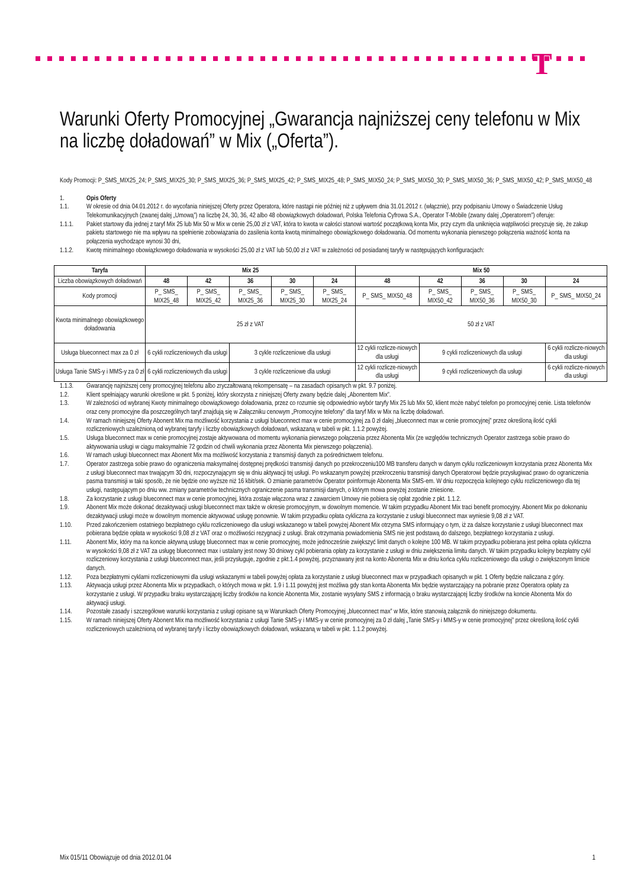T
Warunki Oferty Promocyjnej „Gwarancja najniższej ceny telefonu w Mix na liczbę doładowań” w Mix („Oferta”).
Kody Promocji: P_SMS_MIX25_24; P_SMS_MIX25_30; P_SMS_MIX25_36; P_SMS_MIX25_42; P_SMS_MIX25_48; P_SMS_MIX50_24; P_SMS_MIX50_30; P_SMS_MIX50_36; P_SMS_MIX50_42; P_SMS_MIX50_48
1. Opis Oferty
1.1. W okresie od dnia 04.01.2012 r. do wycofania niniejszej Oferty przez Operatora, które nastąpi nie później niż z upływem dnia 31.01.2012 r. (włącznie), przy podpisaniu Umowy o Świadczenie Usług Telekomunikacyjnych (zwanej dalej „Umową”) na liczbę 24, 30, 36, 42 albo 48 obowiązkowych doładowań, Polska Telefonia Cyfrowa S.A., Operator T-Mobile (zwany dalej „Operatorem”) oferuje:
1.1.1. Pakiet startowy dla jednej z taryf Mix 25 lub Mix 50 w Mix w cenie 25,00 zł z VAT, która to kwota w całości stanowi wartość początkową konta Mix, przy czym dla uniknięcia wątpliwości precyzuje się, że zakup pakietu startowego nie ma wpływu na spełnienie zobowiązania do zasilenia konta kwotą minimalnego obowiązkowego doładowania. Od momentu wykonania pierwszego połączenia ważność konta na połączenia wychodzące wynosi 30 dni,
1.1.2. Kwotę minimalnego obowiązkowego doładowania w wysokości 25,00 zł z VAT lub 50,00 zł z VAT w zależności od posiadanej taryfy w następujących konfiguracjach:
| Taryfa | Mix 25 | | | | | Mix 50 | | | | |
| --- | --- | --- | --- | --- | --- | --- | --- | --- | --- | --- |
| Liczba obowiązkowych doładowań | 48 | 42 | 36 | 30 | 24 | 48 | 42 | 36 | 30 | 24 |
| Kody promocji | P_ SMS_ MIX25_48 | P_ SMS_ MIX25_42 | P_ SMS_ MIX25_36 | P_ SMS_ MIX25_30 | P_ SMS_ MIX25_24 | P_ SMS_ MIX50_48 | P_ SMS_ MIX50_42 | P_ SMS_ MIX50_36 | P_ SMS_ MIX50_30 | P_ SMS_ MIX50_24 |
| Kwota minimalnego obowiązkowego doładowania | 25 zł z VAT | | | | | 50 zł z VAT | | | | |
| Usługa blueconnect max za 0 zł | 6 cykli rozliczeniowych dla usługi | | 3 cykle rozliczeniowe dla usługi | | | 12 cykli rozlicze-niowych dla usługi | 9 cykli rozliczeniowych dla usługi | | | 6 cykli rozlicze-niowych dla usługi |
| Usługa Tanie SMS-y i MMS-y za 0 zł | 6 cykli rozliczeniowych dla usługi | | 3 cykle rozliczeniowe dla usługi | | | 12 cykli rozlicze-niowych dla usługi | 9 cykli rozliczeniowych dla usługi | | | 6 cykli rozlicze-niowych dla usługi |
1.1.3. Gwarancję najniższej ceny promocyjnej telefonu albo zryczałtowaną rekompensatę – na zasadach opisanych w pkt. 9.7 poniżej.
1.2. Klient spełniający warunki określone w pkt. 5 poniżej, który skorzysta z niniejszej Oferty zwany będzie dalej „Abonentem Mix”.
1.3. W zależności od wybranej Kwoty minimalnego obowiązkowego doładowania, przez co rozumie się odpowiednio wybór taryfy Mix 25 lub Mix 50, klient może nabyć telefon po promocyjnej cenie. Lista telefonów oraz ceny promocyjne dla poszczególnych taryf znajdują się w Załączniku cenowym „Promocyjne telefony” dla taryf Mix w Mix na liczbę doładowań.
1.4. W ramach niniejszej Oferty Abonent Mix ma możliwość korzystania z usługi blueconnect max w cenie promocyjnej za 0 zł dalej „blueconnect max w cenie promocyjnej” przez określoną ilość cykli rozliczeniowych uzależnioną od wybranej taryfy i liczby obowiązkowych doładowań, wskazaną w tabeli w pkt. 1.1.2 powyżej.
1.5. Usługa blueconnect max w cenie promocyjnej zostaje aktywowana od momentu wykonania pierwszego połączenia przez Abonenta Mix (ze względów technicznych Operator zastrzega sobie prawo do aktywowania usługi w ciągu maksymalnie 72 godzin od chwili wykonania przez Abonenta Mix pierwszego połączenia).
1.6. W ramach usługi blueconnect max Abonent Mix ma możliwość korzystania z transmisji danych za pośrednictwem telefonu.
1.7. Operator zastrzega sobie prawo do ograniczenia maksymalnej dostępnej prędkości transmisji danych po przekroczeniu100 MB transferu danych w danym cyklu rozliczeniowym korzystania przez Abonenta Mix z usługi blueconnect max trwającym 30 dni, rozpoczynającym się w dniu aktywacji tej usługi. Po wskazanym powyżej przekroczeniu transmisji danych Operatorowi będzie przysługiwać prawo do ograniczenia pasma transmisji w taki sposób, że nie będzie ono wyższe niż 16 kbit/sek. O zmianie parametrów Operator poinformuje Abonenta Mix SMS-em. W dniu rozpoczęcia kolejnego cyklu rozliczeniowego dla tej usługi, następującym po dniu ww. zmiany parametrów technicznych ograniczenie pasma transmisji danych, o którym mowa powyżej zostanie zniesione.
1.8. Za korzystanie z usługi blueconnect max w cenie promocyjnej, która zostaje włączona wraz z zawarciem Umowy nie pobiera się opłat zgodnie z pkt. 1.1.2.
1.9. Abonent Mix może dokonać dezaktywacji usługi blueconnect max także w okresie promocyjnym, w dowolnym momencie. W takim przypadku Abonent Mix traci benefit promocyjny. Abonent Mix po dokonaniu dezaktywacji usługi może w dowolnym momencie aktywować usługę ponownie. W takim przypadku opłata cykliczna za korzystanie z usługi blueconnect max wyniesie 9,08 zł z VAT.
1.10. Przed zakończeniem ostatniego bezpłatnego cyklu rozliczeniowego dla usługi wskazanego w tabeli powyżej Abonent Mix otrzyma SMS informujący o tym, iż za dalsze korzystanie z usługi blueconnect max pobierana będzie opłata w wysokości 9,08 zł z VAT oraz o możliwości rezygnacji z usługi. Brak otrzymania powiadomienia SMS nie jest podstawą do dalszego, bezpłatnego korzystania z usługi.
1.11. Abonent Mix, który ma na koncie aktywną usługę blueconnect max w cenie promocyjnej, może jednocześnie zwiększyć limit danych o kolejne 100 MB. W takim przypadku pobierana jest pełna opłata cykliczna w wysokości 9,08 zł z VAT za usługę blueconnect max i ustalany jest nowy 30 dniowy cykl pobierania opłaty za korzystanie z usługi w dniu zwiększenia limitu danych. W takim przypadku kolejny bezpłatny cykl rozliczeniowy korzystania z usługi blueconnect max, jeśli przysługuje, zgodnie z pkt.1.4 powyżej, przyznawany jest na konto Abonenta Mix w dniu końca cyklu rozliczeniowego dla usługi o zwiększonym limicie danych.
1.12. Poza bezpłatnymi cyklami rozliczeniowymi dla usługi wskazanymi w tabeli powyżej opłata za korzystanie z usługi blueconnect max w przypadkach opisanych w pkt. 1 Oferty będzie naliczana z góry.
1.13. Aktywacja usługi przez Abonenta Mix w przypadkach, o których mowa w pkt. 1.9 i 1.11 powyżej jest możliwa gdy stan konta Abonenta Mix będzie wystarczający na pobranie przez Operatora opłaty za korzystanie z usługi. W przypadku braku wystarczającej liczby środków na koncie Abonenta Mix, zostanie wysyłany SMS z informacją o braku wystarczającej liczby środków na koncie Abonenta Mix do aktywacji usługi.
1.14. Pozostałe zasady i szczegółowe warunki korzystania z usługi opisane są w Warunkach Oferty Promocyjnej „blueconnect max” w Mix, które stanowią załącznik do niniejszego dokumentu.
1.15. W ramach niniejszej Oferty Abonent Mix ma możliwość korzystania z usługi Tanie SMS-y i MMS-y w cenie promocyjnej za 0 zł dalej „Tanie SMS-y i MMS-y w cenie promocyjnej” przez określoną ilość cykli rozliczeniowych uzależnioną od wybranej taryfy i liczby obowiązkowych doładowań, wskazaną w tabeli w pkt. 1.1.2 powyżej.
Mix 015/11 Obowiązuje od dnia 2012.01.04 1